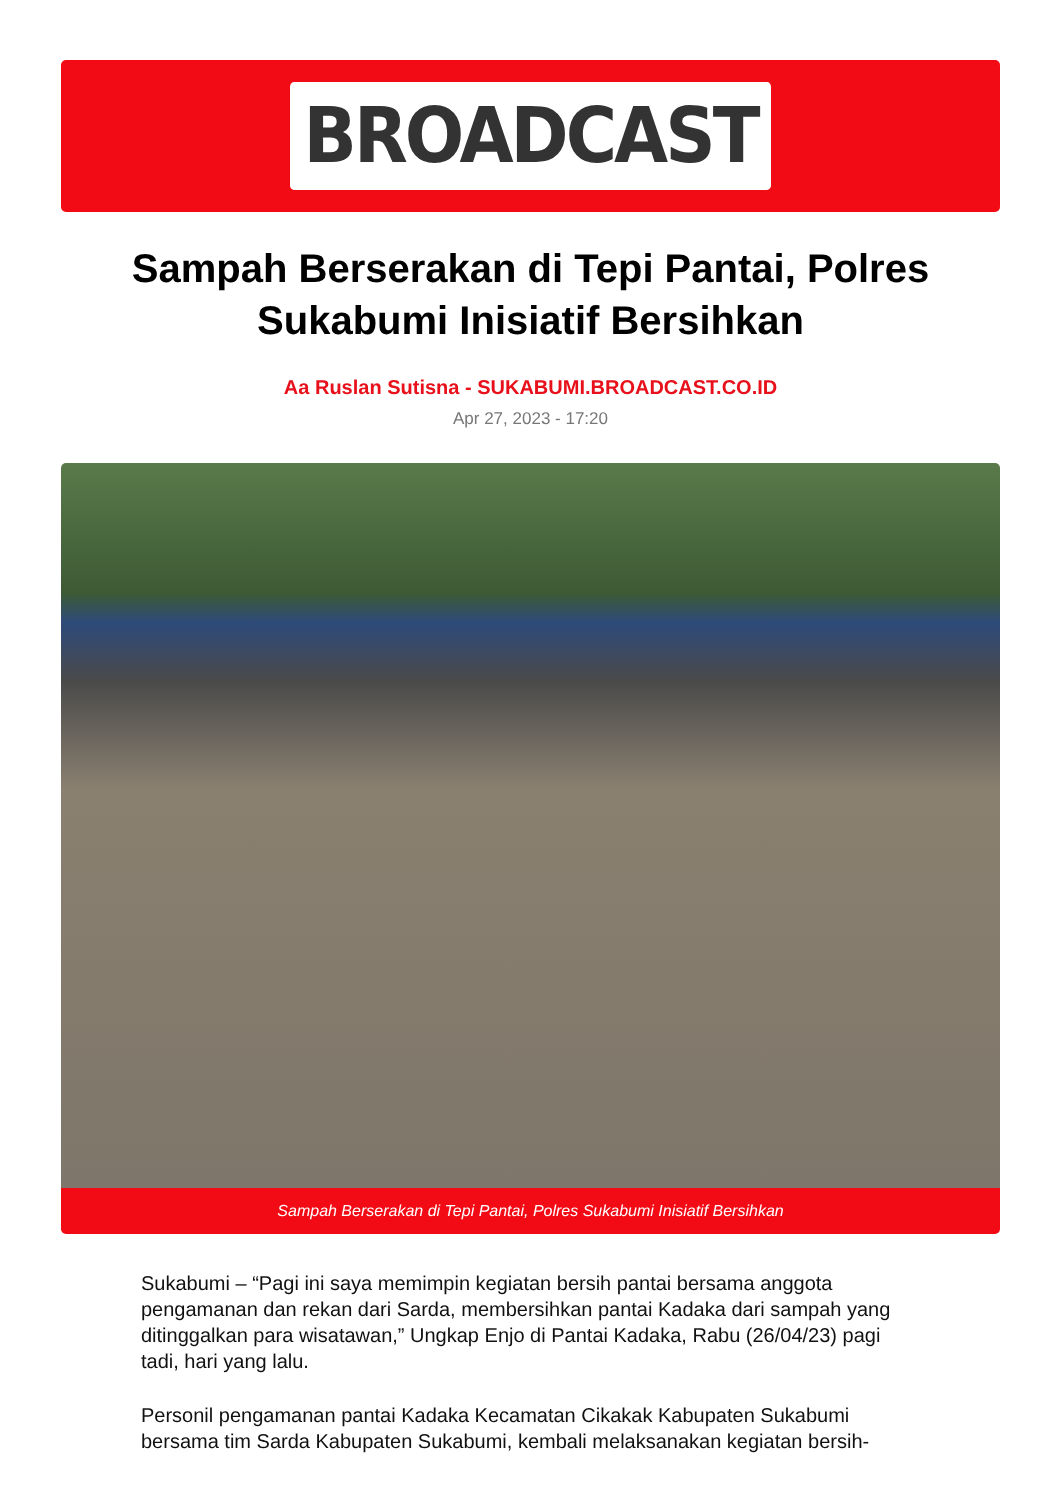BROADCAST
Sampah Berserakan di Tepi Pantai, Polres Sukabumi Inisiatif Bersihkan
Aa Ruslan Sutisna - SUKABUMI.BROADCAST.CO.ID
Apr 27, 2023 - 17:20
Sampah Berserakan di Tepi Pantai, Polres Sukabumi Inisiatif Bersihkan
Sukabumi – “Pagi ini saya memimpin kegiatan bersih pantai bersama anggota pengamanan dan rekan dari Sarda, membersihkan pantai Kadaka dari sampah yang ditinggalkan para wisatawan,” Ungkap Enjo di Pantai Kadaka, Rabu (26/04/23) pagi tadi, hari yang lalu.
Personil pengamanan pantai Kadaka Kecamatan Cikakak Kabupaten Sukabumi bersama tim Sarda Kabupaten Sukabumi, kembali melaksanakan kegiatan bersih-